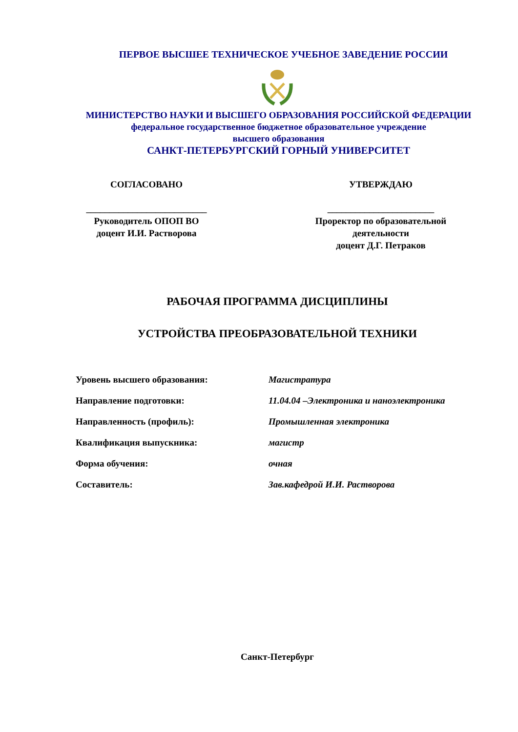ПЕРВОЕ ВЫСШЕЕ ТЕХНИЧЕСКОЕ УЧЕБНОЕ ЗАВЕДЕНИЕ РОССИИ
МИНИСТЕРСТВО НАУКИ И ВЫСШЕГО ОБРАЗОВАНИЯ РОССИЙСКОЙ ФЕДЕРАЦИИ
федеральное государственное бюджетное образовательное учреждение
высшего образования
САНКТ-ПЕТЕРБУРГСКИЙ ГОРНЫЙ УНИВЕРСИТЕТ
СОГЛАСОВАНО
__________________________
Руководитель ОПОП ВО
доцент И.И. Растворова
УТВЕРЖДАЮ
_______________________
Проректор по образовательной деятельности
доцент Д.Г. Петраков
РАБОЧАЯ ПРОГРАММА ДИСЦИПЛИНЫ
УСТРОЙСТВА ПРЕОБРАЗОВАТЕЛЬНОЙ ТЕХНИКИ
| Уровень высшего образования: | Магистратура |
| Направление подготовки: | 11.04.04 –Электроника и наноэлектроника |
| Направленность (профиль): | Промышленная электроника |
| Квалификация выпускника: | магистр |
| Форма обучения: | очная |
| Составитель: | Зав.кафедрой И.И. Растворова |
Санкт-Петербург